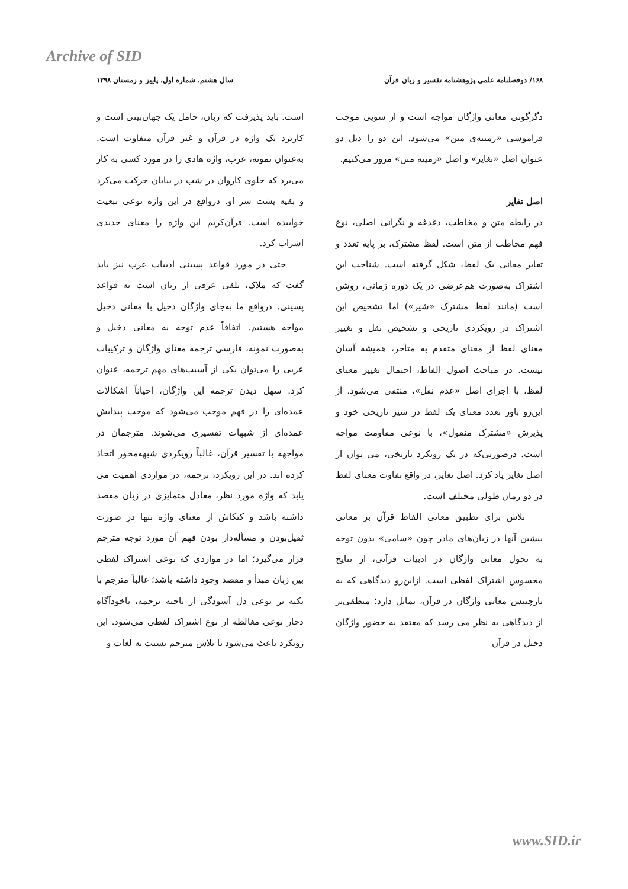Archive of SID
۱۶۸/ دوفصلنامه علمی پژوهشنامه تفسیر و زبان قرآن سال هشتم، شماره اول، پاییز و زمستان ۱۳۹۸
دگرگونی معانی واژگان مواجه است و از سویی موجب فراموشی «زمینه‌ی متن» می‌شود. این دو را ذیل دو عنوان اصل «تغایر» و اصل «زمینه متن» مرور می‌کنیم.
اصل تغایر
در رابطه متن و مخاطب، دغدغه و نگرانی اصلی، نوع فهم مخاطب از متن است. لفظ مشترک، بر پایه تعدد و تغایر معانی یک لفظ، شکل گرفته است. شناخت این اشتراک به‌صورت هم‌عرضی در یک دوره زمانی، روشن است (مانند لفظ مشترک «شیر») اما تشخیص این اشتراک در رویکردی تاریخی و تشخیص نقل و تغییر معنای لفظ از معنای متقدم به متأخر، همیشه آسان نیست. در مباحث اصول الفاظ، احتمال تغییر معنای لفظ، با اجرای اصل «عدم نقل»، منتفی می‌شود. از این‌رو باور تعدد معنای یک لفظ در سیر تاریخی خود و پذیرش «مشترک منقول»، با نوعی مقاومت مواجه است. درصورتی‌که در یک رویکرد تاریخی، می توان از اصل تغایر یاد کرد. اصل تغایر، در واقع تفاوت معنای لفظ در دو زمان طولی مختلف است.
تلاش برای تطبیق معانی الفاظ قرآن بر معانی پیشین آنها در زبان‌های مادر چون «سامی» بدون توجه به تحول معانی واژگان در ادبیات قرآنی، از نتایج محسوس اشتراک لفظی است. ازاین‌رو دیدگاهی که به بازچینش معانی واژگان در قرآن، تمایل دارد؛ منطقی‌تر از دیدگاهی به نظر می رسد که معتقد به حضور واژگان دخیل در قرآن
است. باید پذیرفت که زبان، حامل یک جهان‌بینی است و کاربرد یک واژه در قرآن و غیر قرآن متفاوت است. به‌عنوان نمونه، عرب، واژه هادی را در مورد کسی به کار می‌برد که جلوی کاروان در شب در بیابان حرکت می‌کرد و بقیه پشت سر او. درواقع در این واژه نوعی تبعیت خوابیده است. قرآن‌کریم این واژه را معنای جدیدی اشراب کرد.
حتی در مورد قواعد پسینی ادبیات عرب نیز باید گفت که ملاک، تلقی عرفی از زبان است نه قواعد پسینی. درواقع ما به‌جای واژگان دخیل با معانی دخیل مواجه هستیم. اتفاقاً عدم توجه به معانی دخیل و به‌صورت نمونه، فارسی ترجمه معنای واژگان و ترکیبات عربی را می‌توان یکی از آسیب‌های مهم ترجمه، عنوان کرد. سهل دیدن ترجمه این واژگان، احیاناً اشکالات عمده‌ای را در فهم موجب می‌شود که موجب پیدایش عمده‌ای از شبهات تفسیری می‌شوند. مترجمان در مواجهه با تفسیر قرآن، غالباً رویکردی شبهه‌محور اتخاذ کرده اند. در این رویکرد، ترجمه، در مواردی اهمیت می یابد که واژه مورد نظر، معادل متمایزی در زبان مقصد داشته باشد و کنکاش از معنای واژه تنها در صورت ثقیل‌بودن و مسأله‌دار بودن فهم آن مورد توجه مترجم قرار می‌گیرد؛ اما در مواردی که نوعی اشتراک لفظی بین زبان مبدأ و مقصد وجود داشته باشد؛ غالباً مترجم با تکیه بر نوعی دل آسودگی از ناحیه ترجمه، ناخودآگاه دچار نوعی مغالطه از نوع اشتراک لفظی می‌شود. این رویکرد باعث می‌شود تا تلاش مترجم نسبت به لغات و
www.SID.ir